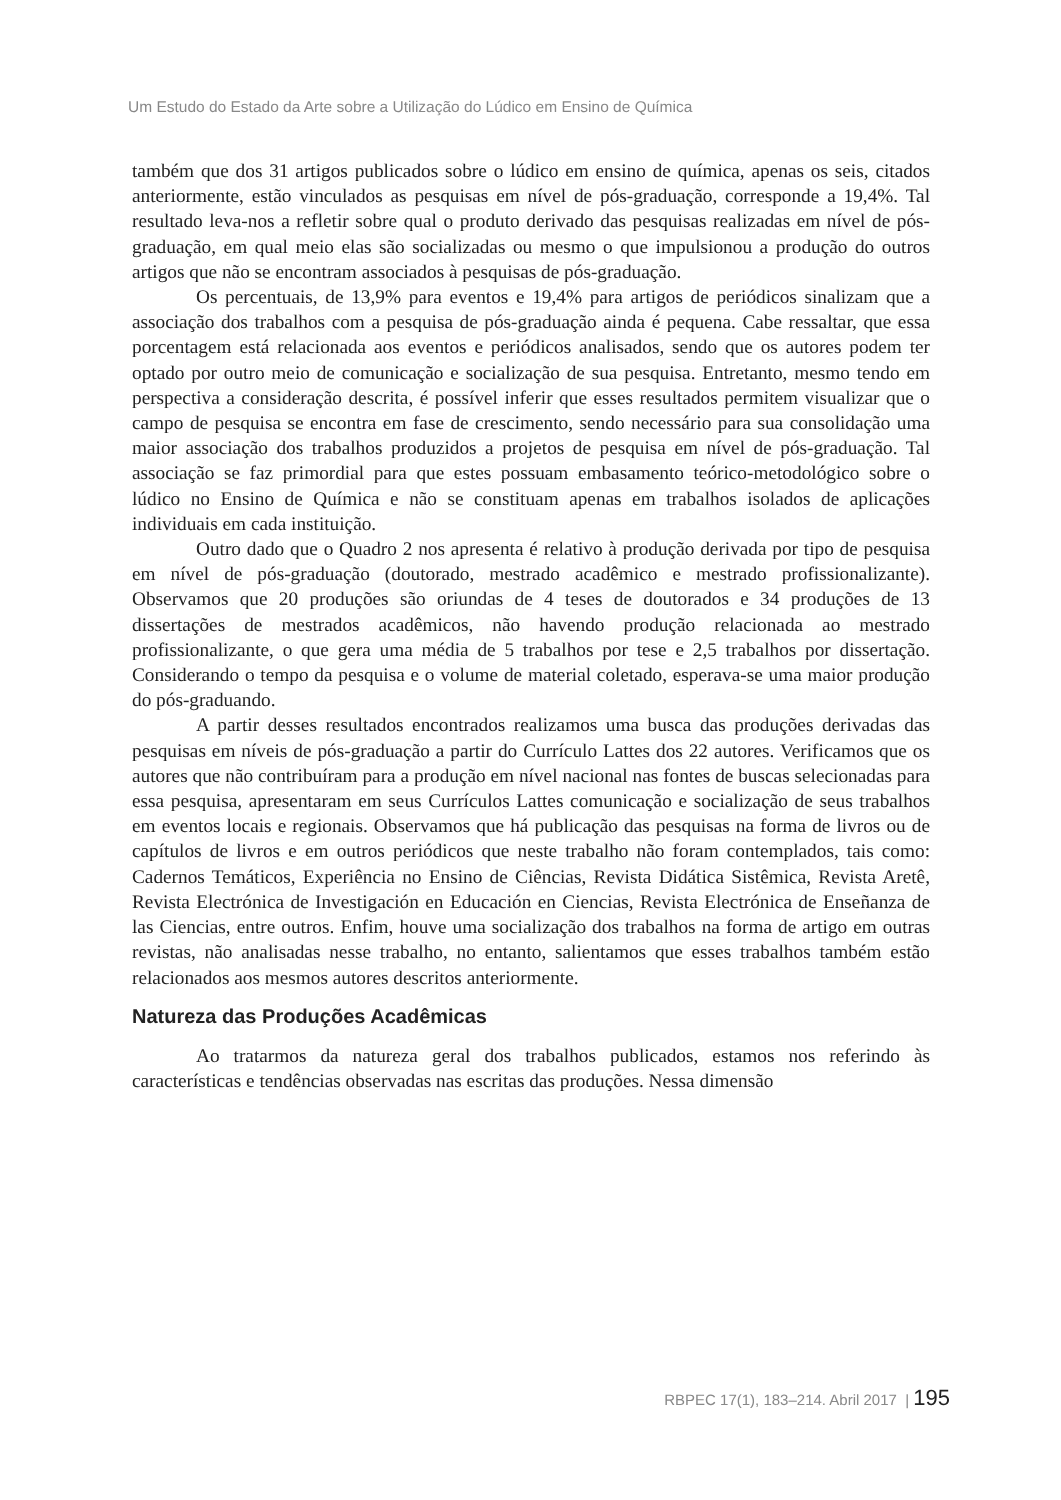Um Estudo do Estado da Arte sobre a Utilização do Lúdico em Ensino de Química
também que dos 31 artigos publicados sobre o lúdico em ensino de química, apenas os seis, citados anteriormente, estão vinculados as pesquisas em nível de pós-graduação, corresponde a 19,4%. Tal resultado leva-nos a refletir sobre qual o produto derivado das pesquisas realizadas em nível de pós-graduação, em qual meio elas são socializadas ou mesmo o que impulsionou a produção do outros artigos que não se encontram associados à pesquisas de pós-graduação.
Os percentuais, de 13,9% para eventos e 19,4% para artigos de periódicos sinalizam que a associação dos trabalhos com a pesquisa de pós-graduação ainda é pequena. Cabe ressaltar, que essa porcentagem está relacionada aos eventos e periódicos analisados, sendo que os autores podem ter optado por outro meio de comunicação e socialização de sua pesquisa. Entretanto, mesmo tendo em perspectiva a consideração descrita, é possível inferir que esses resultados permitem visualizar que o campo de pesquisa se encontra em fase de crescimento, sendo necessário para sua consolidação uma maior associação dos trabalhos produzidos a projetos de pesquisa em nível de pós-graduação. Tal associação se faz primordial para que estes possuam embasamento teórico-metodológico sobre o lúdico no Ensino de Química e não se constituam apenas em trabalhos isolados de aplicações individuais em cada instituição.
Outro dado que o Quadro 2 nos apresenta é relativo à produção derivada por tipo de pesquisa em nível de pós-graduação (doutorado, mestrado acadêmico e mestrado profissionalizante). Observamos que 20 produções são oriundas de 4 teses de doutorados e 34 produções de 13 dissertações de mestrados acadêmicos, não havendo produção relacionada ao mestrado profissionalizante, o que gera uma média de 5 trabalhos por tese e 2,5 trabalhos por dissertação. Considerando o tempo da pesquisa e o volume de material coletado, esperava-se uma maior produção do pós-graduando.
A partir desses resultados encontrados realizamos uma busca das produções derivadas das pesquisas em níveis de pós-graduação a partir do Currículo Lattes dos 22 autores. Verificamos que os autores que não contribuíram para a produção em nível nacional nas fontes de buscas selecionadas para essa pesquisa, apresentaram em seus Currículos Lattes comunicação e socialização de seus trabalhos em eventos locais e regionais. Observamos que há publicação das pesquisas na forma de livros ou de capítulos de livros e em outros periódicos que neste trabalho não foram contemplados, tais como: Cadernos Temáticos, Experiência no Ensino de Ciências, Revista Didática Sistêmica, Revista Aretê, Revista Electrónica de Investigación en Educación en Ciencias, Revista Electrónica de Enseñanza de las Ciencias, entre outros. Enfim, houve uma socialização dos trabalhos na forma de artigo em outras revistas, não analisadas nesse trabalho, no entanto, salientamos que esses trabalhos também estão relacionados aos mesmos autores descritos anteriormente.
Natureza das Produções Acadêmicas
Ao tratarmos da natureza geral dos trabalhos publicados, estamos nos referindo às características e tendências observadas nas escritas das produções. Nessa dimensão
RBPEC 17(1), 183–214. Abril 2017 | 195